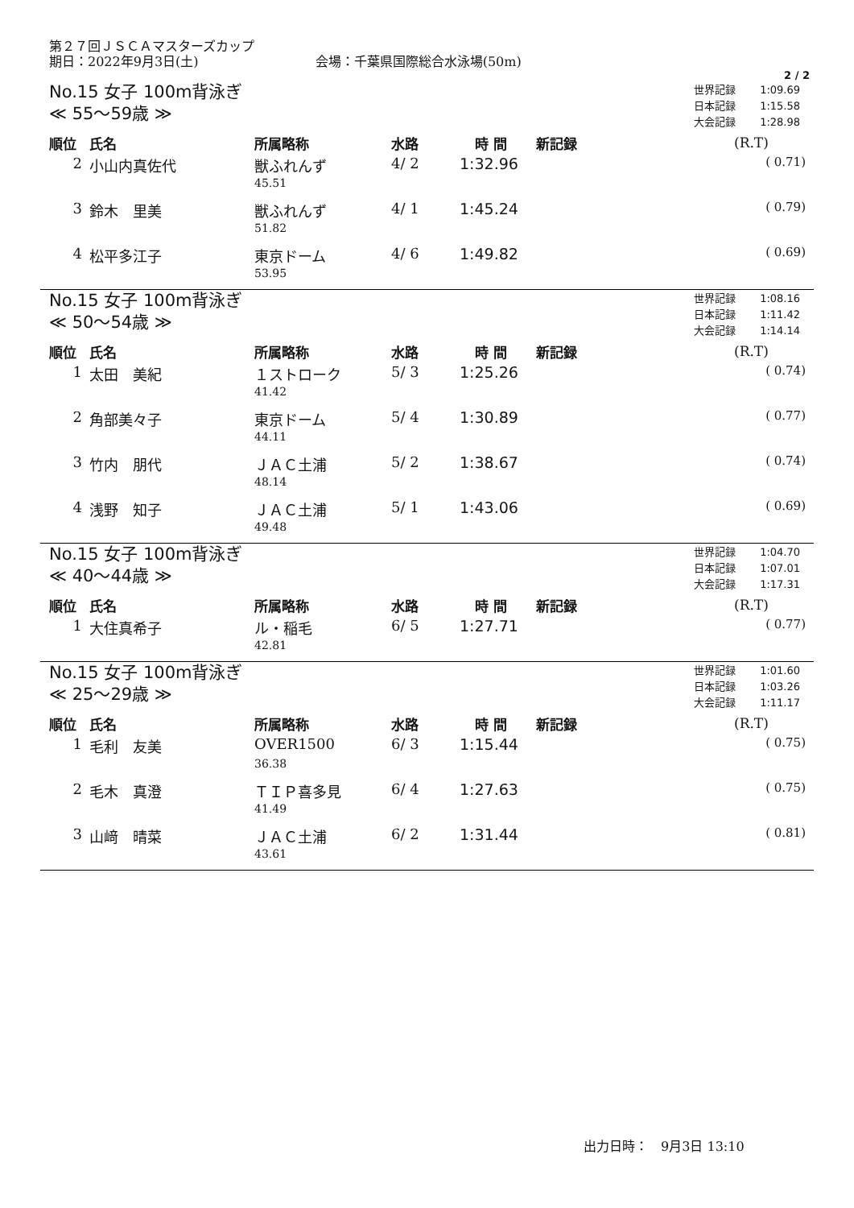第２７回ＪＳＣＡマスターズカップ
期日：2022年9月3日(土) 会場：千葉県国際総合水泳場(50m)
2 / 2
No.15 女子 100m背泳ぎ
≪ 55～59歳 ≫
| 世界記録 | 1:09.69 |
| 日本記録 | 1:15.58 |
| 大会記録 | 1:28.98 |
| 順位 | 氏名 | 所属略称 | 水路 | 時 間 | 新記録 | (R.T) |
| --- | --- | --- | --- | --- | --- | --- |
| 2 | 小山内真佐代 | 獣ふれんず | 4/ 2 | 1:32.96 | | ( 0.71) |
| | | 45.51 | | | | |
| 3 | 鈴木 里美 | 獣ふれんず | 4/ 1 | 1:45.24 | | ( 0.79) |
| | | 51.82 | | | | |
| 4 | 松平多江子 | 東京ドーム | 4/ 6 | 1:49.82 | | ( 0.69) |
| | | 53.95 | | | | |
No.15 女子 100m背泳ぎ
≪ 50～54歳 ≫
| 世界記録 | 1:08.16 |
| 日本記録 | 1:11.42 |
| 大会記録 | 1:14.14 |
| 順位 | 氏名 | 所属略称 | 水路 | 時 間 | 新記録 | (R.T) |
| --- | --- | --- | --- | --- | --- | --- |
| 1 | 太田 美紀 | １ストローク | 5/ 3 | 1:25.26 | | ( 0.74) |
| | | 41.42 | | | | |
| 2 | 角部美々子 | 東京ドーム | 5/ 4 | 1:30.89 | | ( 0.77) |
| | | 44.11 | | | | |
| 3 | 竹内 朋代 | ＪＡＣ土浦 | 5/ 2 | 1:38.67 | | ( 0.74) |
| | | 48.14 | | | | |
| 4 | 浅野 知子 | ＪＡＣ土浦 | 5/ 1 | 1:43.06 | | ( 0.69) |
| | | 49.48 | | | | |
No.15 女子 100m背泳ぎ
≪ 40～44歳 ≫
| 世界記録 | 1:04.70 |
| 日本記録 | 1:07.01 |
| 大会記録 | 1:17.31 |
| 順位 | 氏名 | 所属略称 | 水路 | 時 間 | 新記録 | (R.T) |
| --- | --- | --- | --- | --- | --- | --- |
| 1 | 大住真希子 | ル・稲毛 | 6/ 5 | 1:27.71 | | ( 0.77) |
| | | 42.81 | | | | |
No.15 女子 100m背泳ぎ
≪ 25～29歳 ≫
| 世界記録 | 1:01.60 |
| 日本記録 | 1:03.26 |
| 大会記録 | 1:11.17 |
| 順位 | 氏名 | 所属略称 | 水路 | 時 間 | 新記録 | (R.T) |
| --- | --- | --- | --- | --- | --- | --- |
| 1 | 毛利 友美 | OVER1500 | 6/ 3 | 1:15.44 | | ( 0.75) |
| | | 36.38 | | | | |
| 2 | 毛木 真澄 | ＴＩＰ喜多見 | 6/ 4 | 1:27.63 | | ( 0.75) |
| | | 41.49 | | | | |
| 3 | 山﨑 晴菜 | ＪＡＣ土浦 | 6/ 2 | 1:31.44 | | ( 0.81) |
| | | 43.61 | | | | |
出力日時：　9月3日 13:10